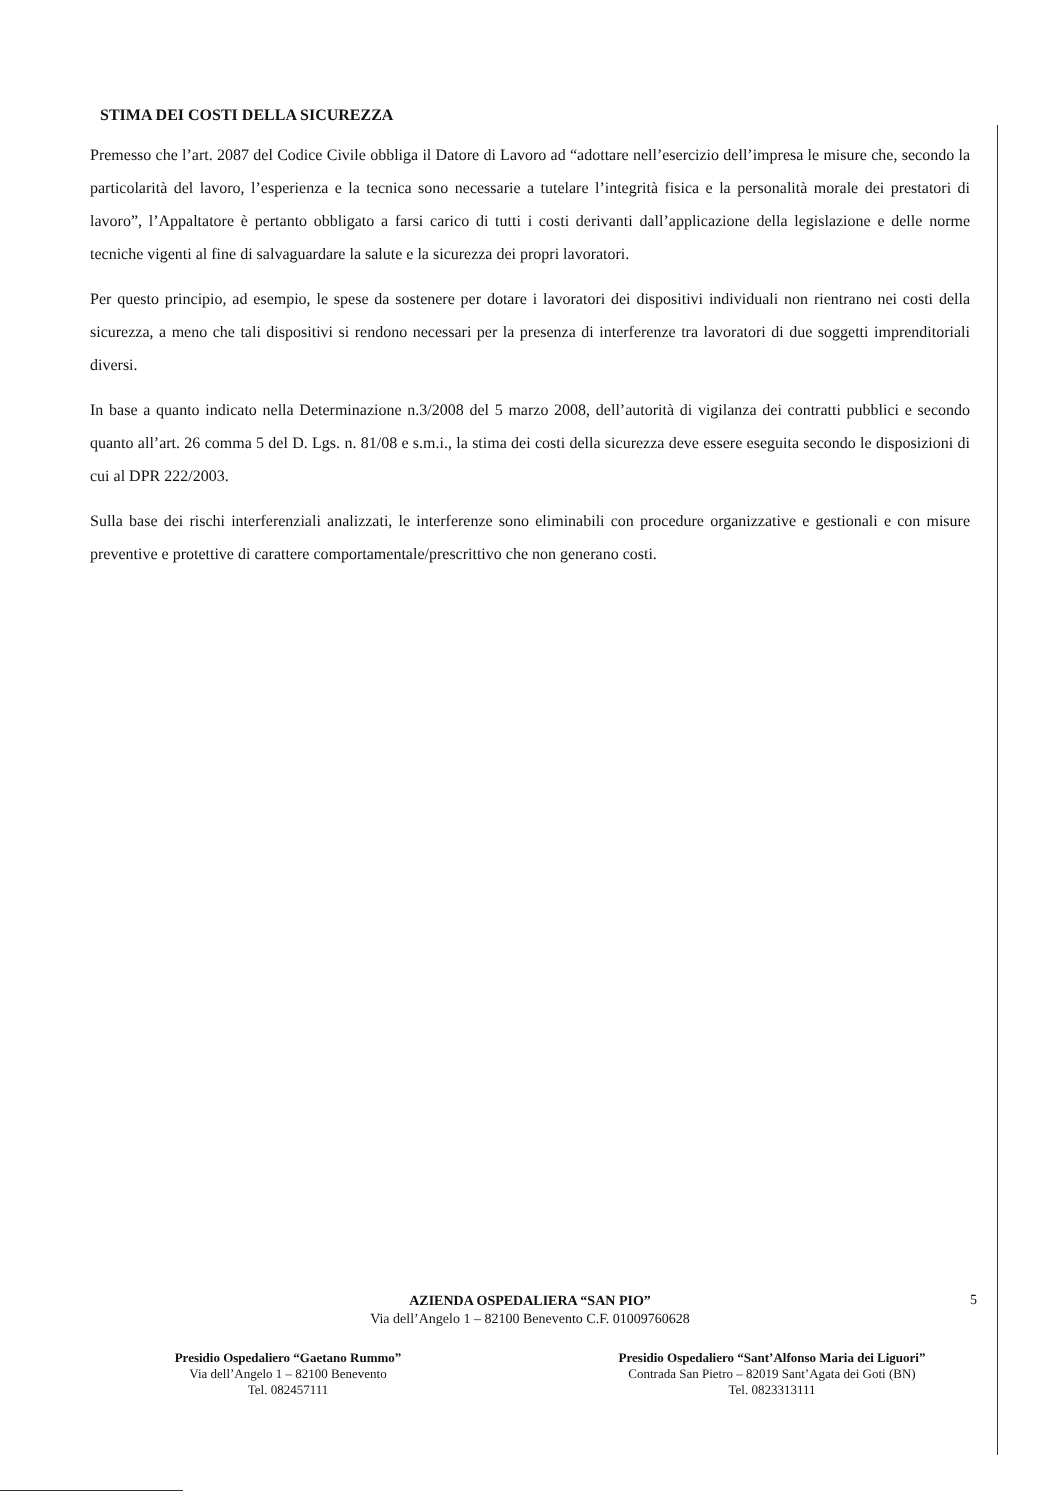STIMA DEI COSTI DELLA SICUREZZA
Premesso che l’art. 2087 del Codice Civile obbliga il Datore di Lavoro ad “adottare nell’esercizio dell’impresa le misure che, secondo la particolarità del lavoro, l’esperienza e la tecnica sono necessarie a tutelare l’integrità fisica e la personalità morale dei prestatori di lavoro”, l’Appaltatore è pertanto obbligato a farsi carico di tutti i costi derivanti dall’applicazione della legislazione e delle norme tecniche vigenti al fine di salvaguardare la salute e la sicurezza dei propri lavoratori.
Per questo principio, ad esempio, le spese da sostenere per dotare i lavoratori dei dispositivi individuali non rientrano nei costi della sicurezza, a meno che tali dispositivi si rendono necessari per la presenza di interferenze tra lavoratori di due soggetti imprenditoriali diversi.
In base a quanto indicato nella Determinazione n.3/2008 del 5 marzo 2008, dell’autorità di vigilanza dei contratti pubblici e secondo quanto all’art. 26 comma 5 del D. Lgs. n. 81/08 e s.m.i., la stima dei costi della sicurezza deve essere eseguita secondo le disposizioni di cui al DPR 222/2003.
Sulla base dei rischi interferenziali analizzati, le interferenze sono eliminabili con procedure organizzative e gestionali e con misure preventive e protettive di carattere comportamentale/prescrittivo che non generano costi.
5
AZIENDA OSPEDALIERA “SAN PIO”
Via dell’Angelo 1 – 82100 Benevento C.F. 01009760628
Presidio Ospedaliero “Gaetano Rummo”
Via dell’Angelo 1 – 82100 Benevento
Tel. 082457111
Presidio Ospedaliero “Sant’Alfonso Maria dei Liguori”
Contrada San Pietro – 82019 Sant’Agata dei Goti (BN)
Tel. 0823313111